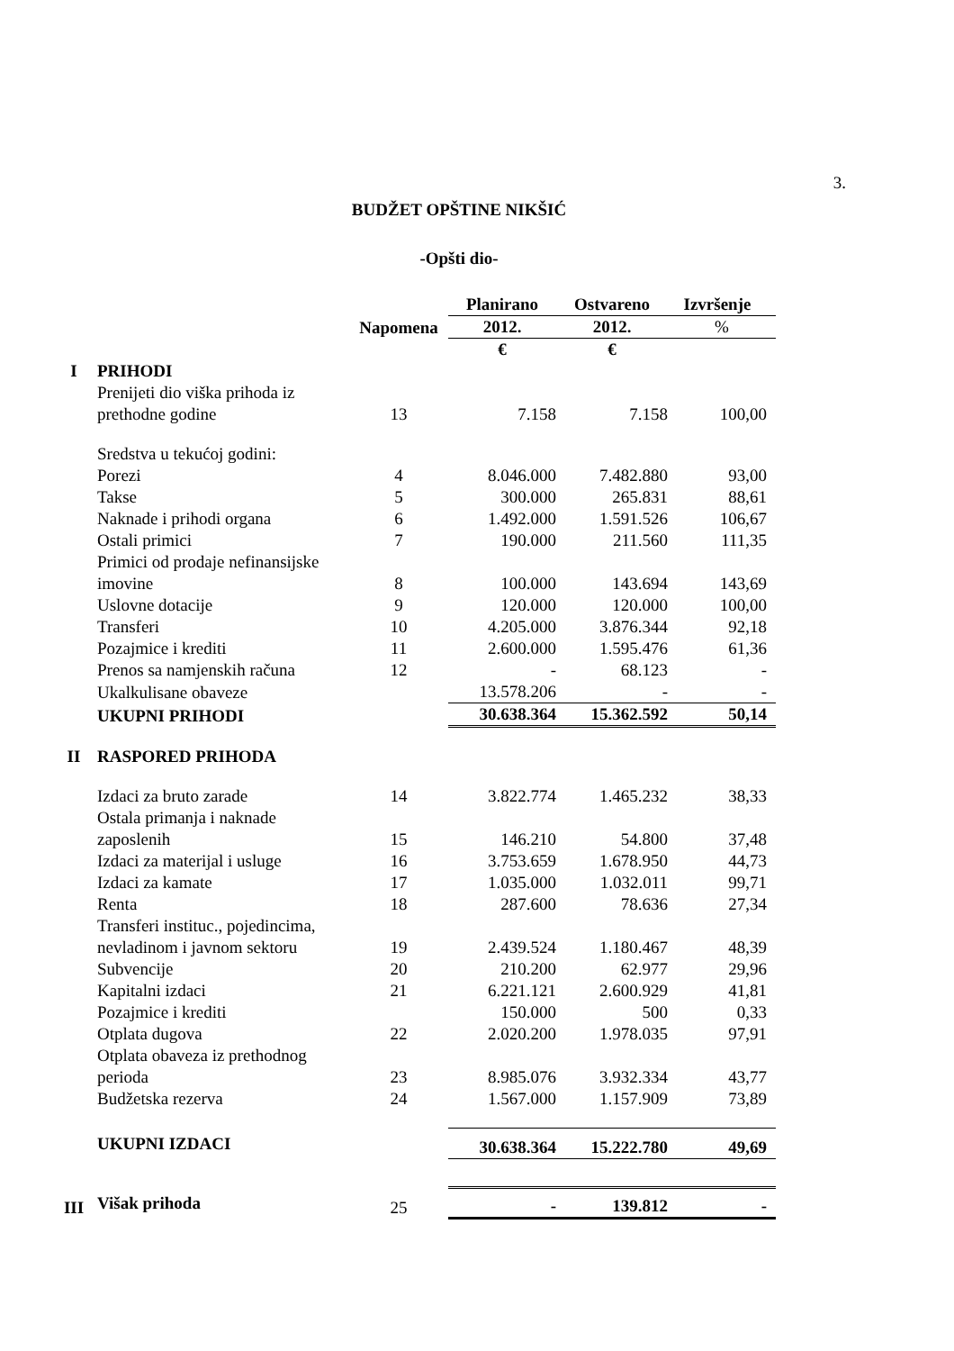3.
BUDŽET OPŠTINE NIKŠIĆ
-Opšti dio-
| | | | Planirano | Ostvareno | Izvršenje |
| --- | --- | --- | --- | --- | --- |
| | | Napomena | 2012. | 2012. | % |
| | | | € | € | |
| I | PRIHODI | | | | |
| | Prenijeti dio viška prihoda iz prethodne godine | 13 | 7.158 | 7.158 | 100,00 |
| | Sredstva u tekućoj godini: | | | | |
| | Porezi | 4 | 8.046.000 | 7.482.880 | 93,00 |
| | Takse | 5 | 300.000 | 265.831 | 88,61 |
| | Naknade i prihodi organa | 6 | 1.492.000 | 1.591.526 | 106,67 |
| | Ostali primici | 7 | 190.000 | 211.560 | 111,35 |
| | Primici od prodaje nefinansijske imovine | 8 | 100.000 | 143.694 | 143,69 |
| | Uslovne dotacije | 9 | 120.000 | 120.000 | 100,00 |
| | Transferi | 10 | 4.205.000 | 3.876.344 | 92,18 |
| | Pozajmice i krediti | 11 | 2.600.000 | 1.595.476 | 61,36 |
| | Prenos sa namjenskih računa | 12 | - | 68.123 | - |
| | Ukalkulisane obaveze | | 13.578.206 | - | - |
| | UKUPNI PRIHODI | | 30.638.364 | 15.362.592 | 50,14 |
| II | RASPORED PRIHODA | | | | |
| | Izdaci za bruto zarade | 14 | 3.822.774 | 1.465.232 | 38,33 |
| | Ostala primanja i naknade zaposlenih | 15 | 146.210 | 54.800 | 37,48 |
| | Izdaci za materijal i usluge | 16 | 3.753.659 | 1.678.950 | 44,73 |
| | Izdaci za kamate | 17 | 1.035.000 | 1.032.011 | 99,71 |
| | Renta | 18 | 287.600 | 78.636 | 27,34 |
| | Transferi instituc., pojedincima, nevladinom i javnom sektoru | 19 | 2.439.524 | 1.180.467 | 48,39 |
| | Subvencije | 20 | 210.200 | 62.977 | 29,96 |
| | Kapitalni izdaci | 21 | 6.221.121 | 2.600.929 | 41,81 |
| | Pozajmice i krediti | | 150.000 | 500 | 0,33 |
| | Otplata dugova | 22 | 2.020.200 | 1.978.035 | 97,91 |
| | Otplata obaveza iz prethodnog perioda | 23 | 8.985.076 | 3.932.334 | 43,77 |
| | Budžetska rezerva | 24 | 1.567.000 | 1.157.909 | 73,89 |
| | UKUPNI IZDACI | | 30.638.364 | 15.222.780 | 49,69 |
| III | Višak prihoda | 25 | - | 139.812 | - |